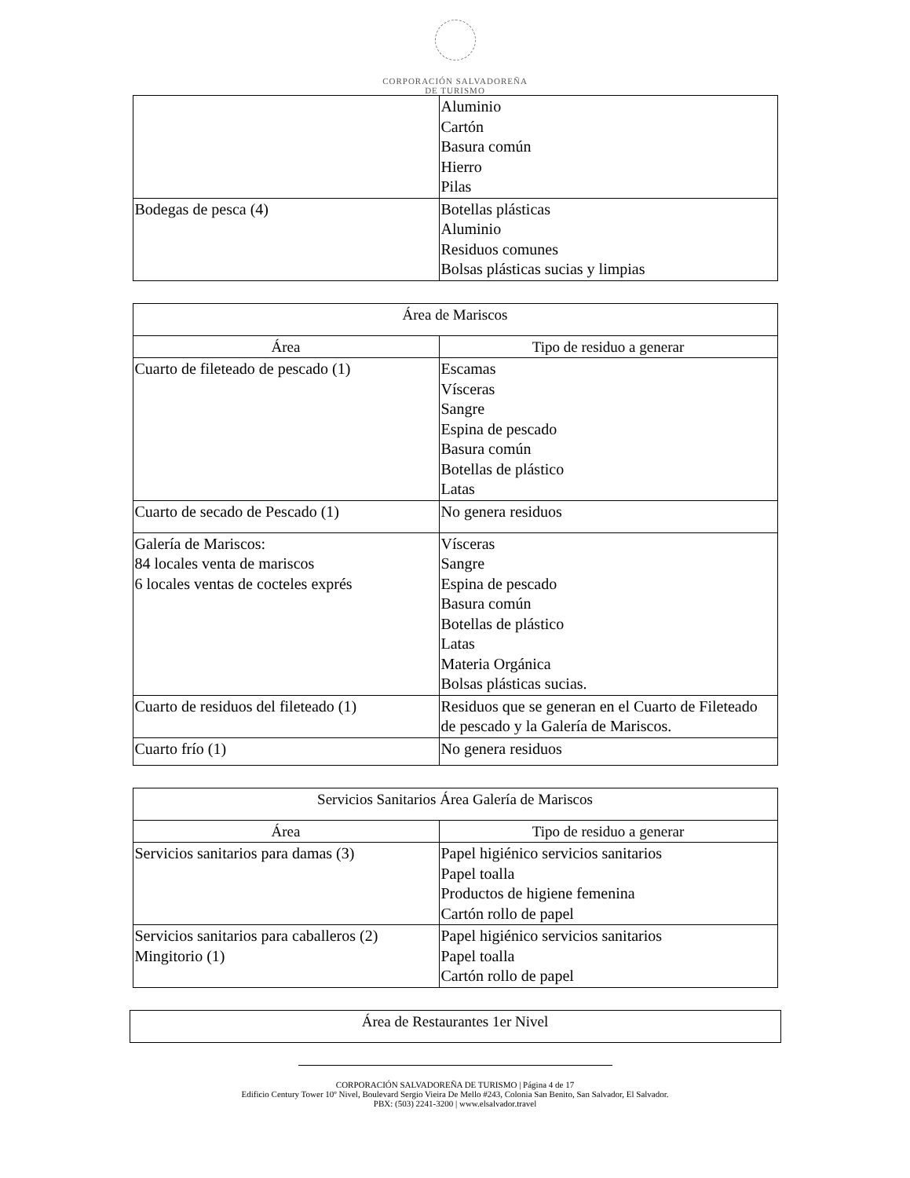CORPORACIÓN SALVADOREÑA
DE TURISMO
| | Aluminio Cartón Basura común Hierro Pilas |
| Bodegas de pesca (4) | Botellas plásticas Aluminio Residuos comunes Bolsas plásticas sucias y limpias |
| Área de Mariscos | |
| --- | --- |
| Área | Tipo de residuo a generar |
| Cuarto de fileteado de pescado (1) | Escamas Vísceras Sangre Espina de pescado Basura común Botellas de plástico Latas |
| Cuarto de secado de Pescado (1) | No genera residuos |
| Galería de Mariscos: 84 locales venta de mariscos 6 locales ventas de cocteles exprés | Vísceras Sangre Espina de pescado Basura común Botellas de plástico Latas Materia Orgánica Bolsas plásticas sucias. |
| Cuarto de residuos del fileteado (1) | Residuos que se generan en el Cuarto de Fileteado de pescado y la Galería de Mariscos. |
| Cuarto frío (1) | No genera residuos |
| Servicios Sanitarios Área Galería de Mariscos | |
| --- | --- |
| Área | Tipo de residuo a generar |
| Servicios sanitarios para damas (3) | Papel higiénico servicios sanitarios Papel toalla Productos de higiene femenina Cartón rollo de papel |
| Servicios sanitarios para caballeros (2) Mingitorio (1) | Papel higiénico servicios sanitarios Papel toalla Cartón rollo de papel |
| Área de Restaurantes 1er Nivel |
| --- |
CORPORACIÓN SALVADOREÑA DE TURISMO | Página 4 de 17
Edificio Century Tower 10º Nivel, Boulevard Sergio Vieira De Mello #243, Colonia San Benito, San Salvador, El Salvador.
PBX: (503) 2241-3200 | www.elsalvador.travel